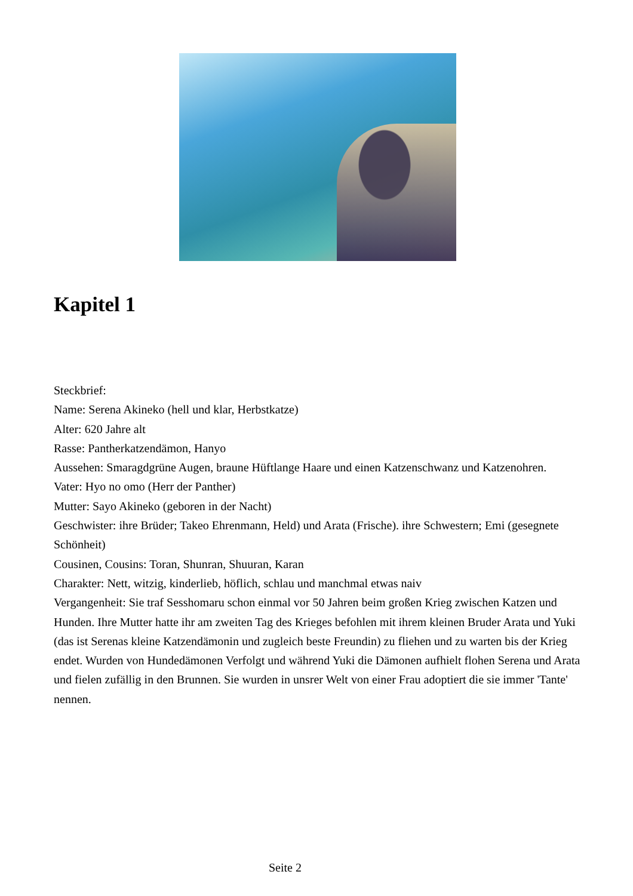Kapitel 1
Steckbrief:
Name: Serena Akineko (hell und klar, Herbstkatze)
Alter: 620 Jahre alt
Rasse: Pantherkatzendämon, Hanyo
Aussehen: Smaragdgrüne Augen, braune Hüftlange Haare und einen Katzenschwanz und Katzenohren.
Vater: Hyo no omo (Herr der Panther)
Mutter: Sayo Akineko (geboren in der Nacht)
Geschwister: ihre Brüder; Takeo Ehrenmann, Held) und Arata (Frische). ihre Schwestern; Emi (gesegnete Schönheit)
Cousinen, Cousins: Toran, Shunran, Shuuran, Karan
Charakter: Nett, witzig, kinderlieb, höflich, schlau und manchmal etwas naiv
Vergangenheit: Sie traf Sesshomaru schon einmal vor 50 Jahren beim großen Krieg zwischen Katzen und Hunden. Ihre Mutter hatte ihr am zweiten Tag des Krieges befohlen mit ihrem kleinen Bruder Arata und Yuki (das ist Serenas kleine Katzendämonin und zugleich beste Freundin) zu fliehen und zu warten bis der Krieg endet. Wurden von Hundedämonen Verfolgt und während Yuki die Dämonen aufhielt flohen Serena und Arata und fielen zufällig in den Brunnen. Sie wurden in unsrer Welt von einer Frau adoptiert die sie immer 'Tante' nennen.
Seite 2